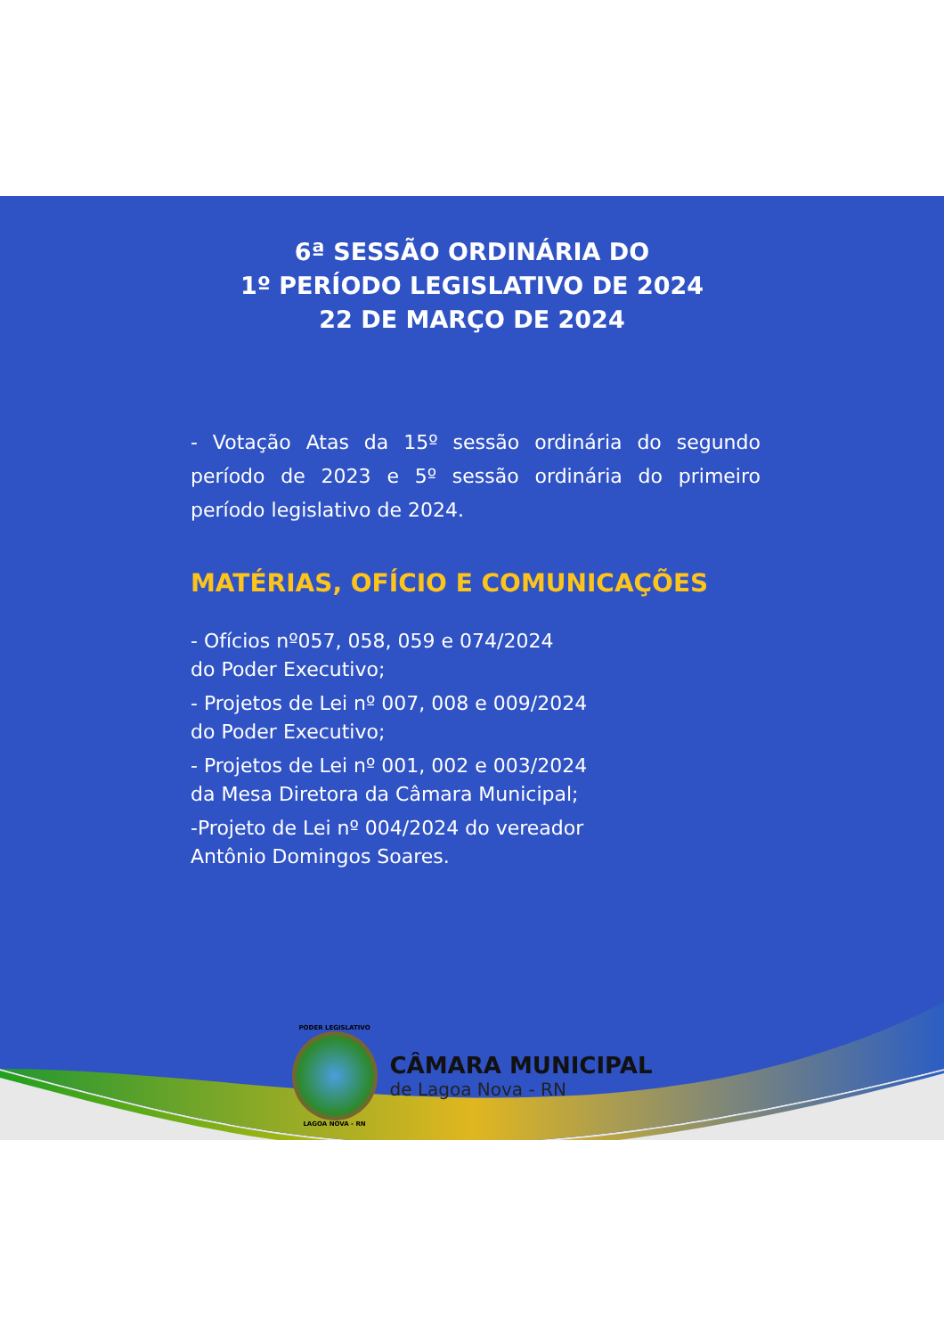6ª SESSÃO ORDINÁRIA DO
1º PERÍODO LEGISLATIVO DE 2024
22 DE MARÇO DE 2024
- Votação Atas da 15º sessão ordinária do segundo período de 2023 e 5º sessão ordinária do primeiro período legislativo de 2024.
MATÉRIAS, OFÍCIO E COMUNICAÇÕES
- Ofícios nº057, 058, 059 e 074/2024
do Poder Executivo;
- Projetos de Lei nº 007, 008 e 009/2024
do Poder Executivo;
- Projetos de Lei nº 001, 002 e 003/2024
da Mesa Diretora da Câmara Municipal;
-Projeto de Lei nº 004/2024 do vereador
Antônio Domingos Soares.
PODER LEGISLATIVO
LAGOA NOVA - RN
CÂMARA MUNICIPAL
de Lagoa Nova - RN